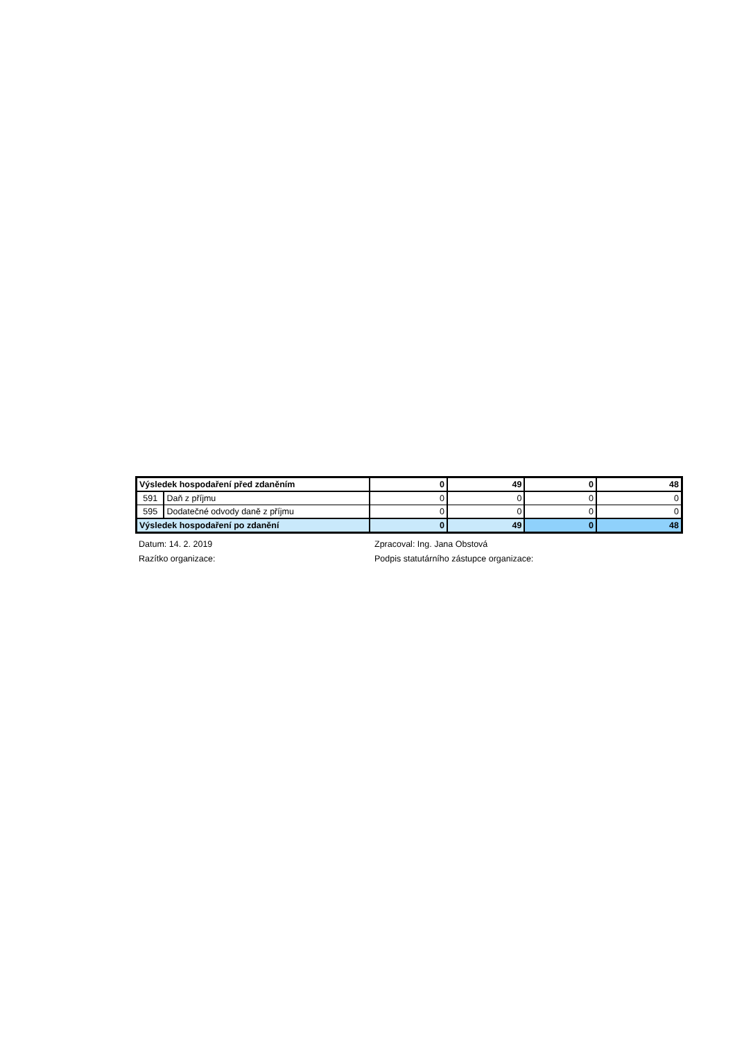| Výsledek hospodaření před zdaněním | | 0 | 49 | 0 | 48 |
| 591 | Daň z příjmu | 0 | 0 | 0 | 0 |
| 595 | Dodatečné odvody daně z příjmu | 0 | 0 | 0 | 0 |
| Výsledek hospodaření po zdanění | | 0 | 49 | 0 | 48 |
Datum: 14. 2. 2019
Razítko organizace:
Zpracoval: Ing. Jana Obstová
Podpis statutárního zástupce organizace: